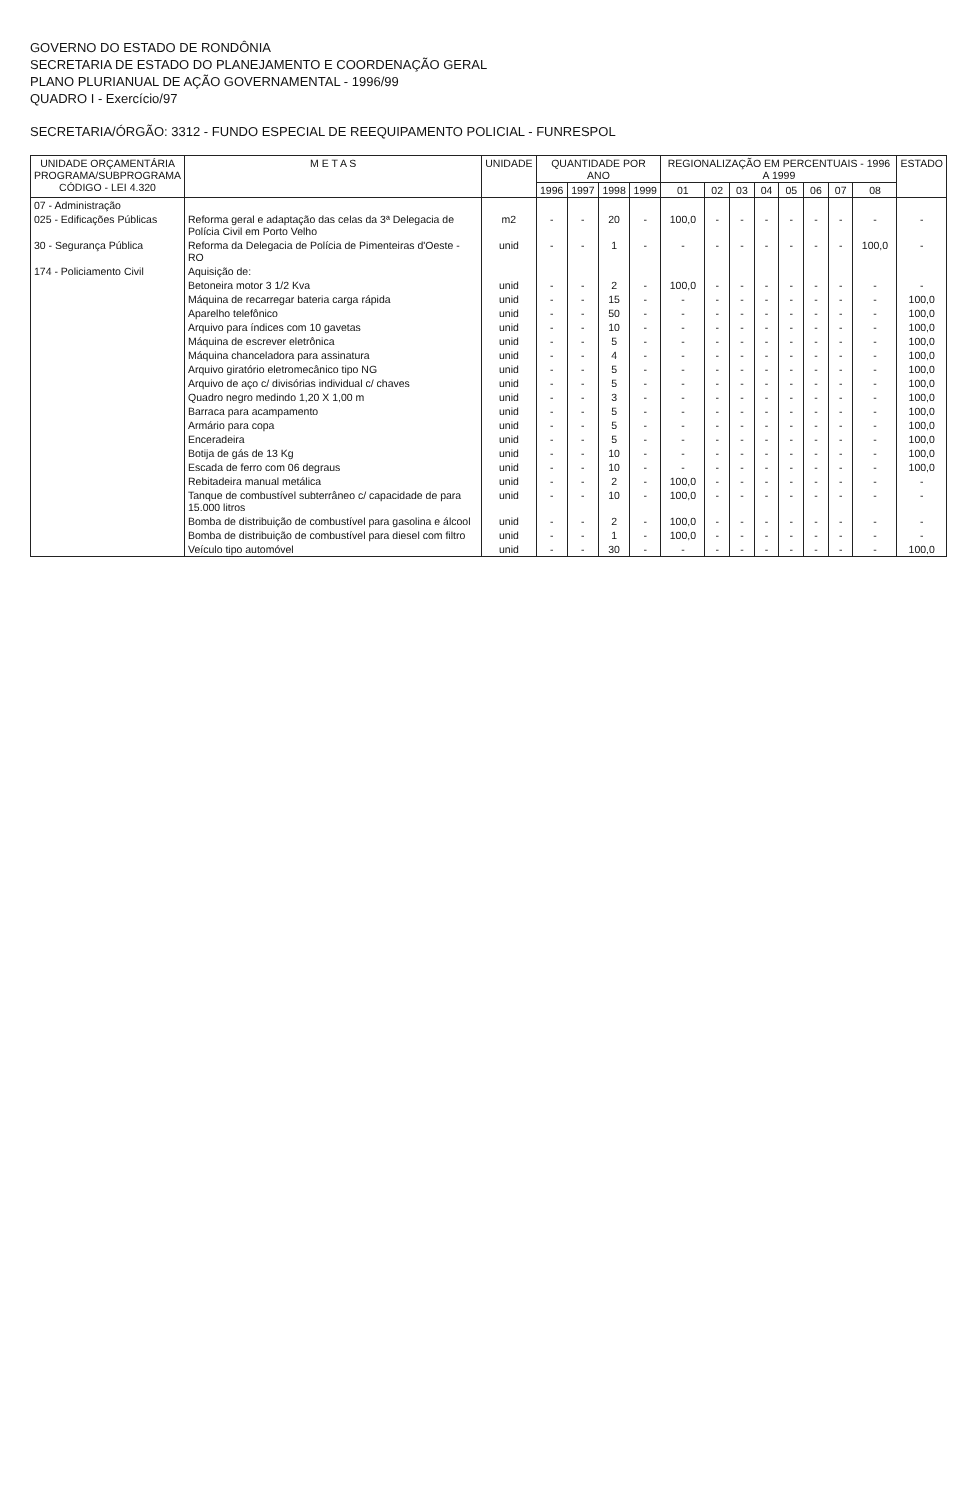GOVERNO DO ESTADO DE RONDÔNIA
SECRETARIA DE ESTADO DO PLANEJAMENTO E COORDENAÇÃO GERAL
PLANO PLURIANUAL DE AÇÃO GOVERNAMENTAL - 1996/99
QUADRO I - Exercício/97
SECRETARIA/ÓRGÃO: 3312 - FUNDO ESPECIAL DE REEQUIPAMENTO POLICIAL - FUNRESPOL
| UNIDADE ORÇAMENTÁRIA PROGRAMA/SUBPROGRAMA CÓDIGO - LEI 4.320 | M E T A S | UNIDADE | QUANTIDADE POR ANO | | | | REGIONALIZAÇÃO EM PERCENTUAIS - 1996 A 1999 | | | | | | | | ESTADO |
| --- | --- | --- | --- | --- | --- | --- | --- | --- | --- | --- | --- | --- | --- | --- | --- |
| | | | 1996 | 1997 | 1998 | 1999 | 01 | 02 | 03 | 04 | 05 | 06 | 07 | 08 | |
| 07 - Administração | | | | | | | | | | | | | | | |
| 025 - Edificações Públicas | Reforma geral e adaptação das celas da 3ª Delegacia de Polícia Civil em Porto Velho | m2 | - | - | 20 | - | 100,0 | - | - | - | - | - | - | - | - |
| 30 - Segurança Pública | Reforma da Delegacia de Polícia de Pimenteiras d'Oeste - RO | unid | - | - | 1 | - | - | - | - | - | - | - | - | 100,0 | - |
| 174 - Policiamento Civil | Aquisição de: | | | | | | | | | | | | | | |
| | Betoneira motor 3 1/2 Kva | unid | - | - | 2 | - | 100,0 | - | - | - | - | - | - | - | - |
| | Máquina de recarregar bateria carga rápida | unid | - | - | 15 | - | - | - | - | - | - | - | - | - | 100,0 |
| | Aparelho telefônico | unid | - | - | 50 | - | - | - | - | - | - | - | - | - | 100,0 |
| | Arquivo para índices com 10 gavetas | unid | - | - | 10 | - | - | - | - | - | - | - | - | - | 100,0 |
| | Máquina de escrever eletrônica | unid | - | - | 5 | - | - | - | - | - | - | - | - | - | 100,0 |
| | Máquina chanceladora para assinatura | unid | - | - | 4 | - | - | - | - | - | - | - | - | - | 100,0 |
| | Arquivo giratório eletromecânico tipo NG | unid | - | - | 5 | - | - | - | - | - | - | - | - | - | 100,0 |
| | Arquivo de aço c/ divisórias individual c/ chaves | unid | - | - | 5 | - | - | - | - | - | - | - | - | - | 100,0 |
| | Quadro negro medindo 1,20 X 1,00 m | unid | - | - | 3 | - | - | - | - | - | - | - | - | - | 100,0 |
| | Barraca para acampamento | unid | - | - | 5 | - | - | - | - | - | - | - | - | - | 100,0 |
| | Armário para copa | unid | - | - | 5 | - | - | - | - | - | - | - | - | - | 100,0 |
| | Enceradeira | unid | - | - | 5 | - | - | - | - | - | - | - | - | - | 100,0 |
| | Botija de gás de 13 Kg | unid | - | - | 10 | - | - | - | - | - | - | - | - | - | 100,0 |
| | Escada de ferro com 06 degraus | unid | - | - | 10 | - | - | - | - | - | - | - | - | - | 100,0 |
| | Rebitadeira manual metálica | unid | - | - | 2 | - | 100,0 | - | - | - | - | - | - | - | - |
| | Tanque de combustível subterrâneo c/ capacidade de para 15.000 litros | unid | - | - | 10 | - | 100,0 | - | - | - | - | - | - | - | - |
| | Bomba de distribuição de combustível para gasolina e álcool | unid | - | - | 2 | - | 100,0 | - | - | - | - | - | - | - | - |
| | Bomba de distribuição de combustível para diesel com filtro | unid | - | - | 1 | - | 100,0 | - | - | - | - | - | - | - | - |
| | Veículo tipo automóvel | unid | - | - | 30 | - | - | - | - | - | - | - | - | - | 100,0 |